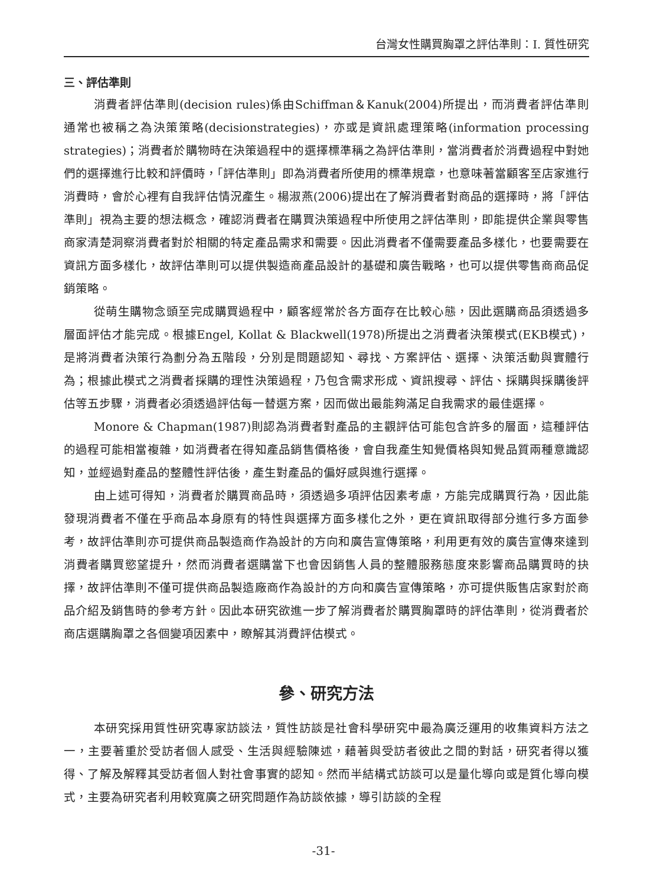台灣女性購買胸罩之評估準則：I. 質性研究
三、評估準則
消費者評估準則(decision rules)係由Schiffman＆Kanuk(2004)所提出，而消費者評估準則通常也被稱之為決策策略(decisionstrategies)，亦或是資訊處理策略(information processing strategies)；消費者於購物時在決策過程中的選擇標準稱之為評估準則，當消費者於消費過程中對她們的選擇進行比較和評價時，「評估準則」即為消費者所使用的標準規章，也意味著當顧客至店家進行消費時，會於心裡有自我評估情況產生。楊淑燕(2006)提出在了解消費者對商品的選擇時，將「評估準則」視為主要的想法概念，確認消費者在購買決策過程中所使用之評估準則，即能提供企業與零售商家清楚洞察消費者對於相關的特定產品需求和需要。因此消費者不僅需要產品多樣化，也要需要在資訊方面多樣化，故評估準則可以提供製造商產品設計的基礎和廣告戰略，也可以提供零售商商品促銷策略。
從萌生購物念頭至完成購買過程中，顧客經常於各方面存在比較心態，因此選購商品須透過多層面評估才能完成。根據Engel, Kollat & Blackwell(1978)所提出之消費者決策模式(EKB模式)，是將消費者決策行為劃分為五階段，分別是問題認知、尋找、方案評估、選擇、決策活動與實體行為；根據此模式之消費者採購的理性決策過程，乃包含需求形成、資訊搜尋、評估、採購與採購後評估等五步驟，消費者必須透過評估每一替選方案，因而做出最能夠滿足自我需求的最佳選擇。
Monore & Chapman(1987)則認為消費者對產品的主觀評估可能包含許多的層面，這種評估的過程可能相當複雜，如消費者在得知產品銷售價格後，會自我產生知覺價格與知覺品質兩種意識認知，並經過對產品的整體性評估後，產生對產品的偏好感與進行選擇。
由上述可得知，消費者於購買商品時，須透過多項評估因素考慮，方能完成購買行為，因此能發現消費者不僅在乎商品本身原有的特性與選擇方面多樣化之外，更在資訊取得部分進行多方面參考，故評估準則亦可提供商品製造商作為設計的方向和廣告宣傳策略，利用更有效的廣告宣傳來達到消費者購買慾望提升，然而消費者選購當下也會因銷售人員的整體服務態度來影響商品購買時的抉擇，故評估準則不僅可提供商品製造廠商作為設計的方向和廣告宣傳策略，亦可提供販售店家對於商品介紹及銷售時的參考方針。因此本研究欲進一步了解消費者於購買胸罩時的評估準則，從消費者於商店選購胸罩之各個變項因素中，瞭解其消費評估模式。
參、研究方法
本研究採用質性研究專家訪談法，質性訪談是社會科學研究中最為廣泛運用的收集資料方法之一，主要著重於受訪者個人感受、生活與經驗陳述，藉著與受訪者彼此之間的對話，研究者得以獲得、了解及解釋其受訪者個人對社會事實的認知。然而半結構式訪談可以是量化導向或是質化導向模式，主要為研究者利用較寬廣之研究問題作為訪談依據，導引訪談的全程
-31-